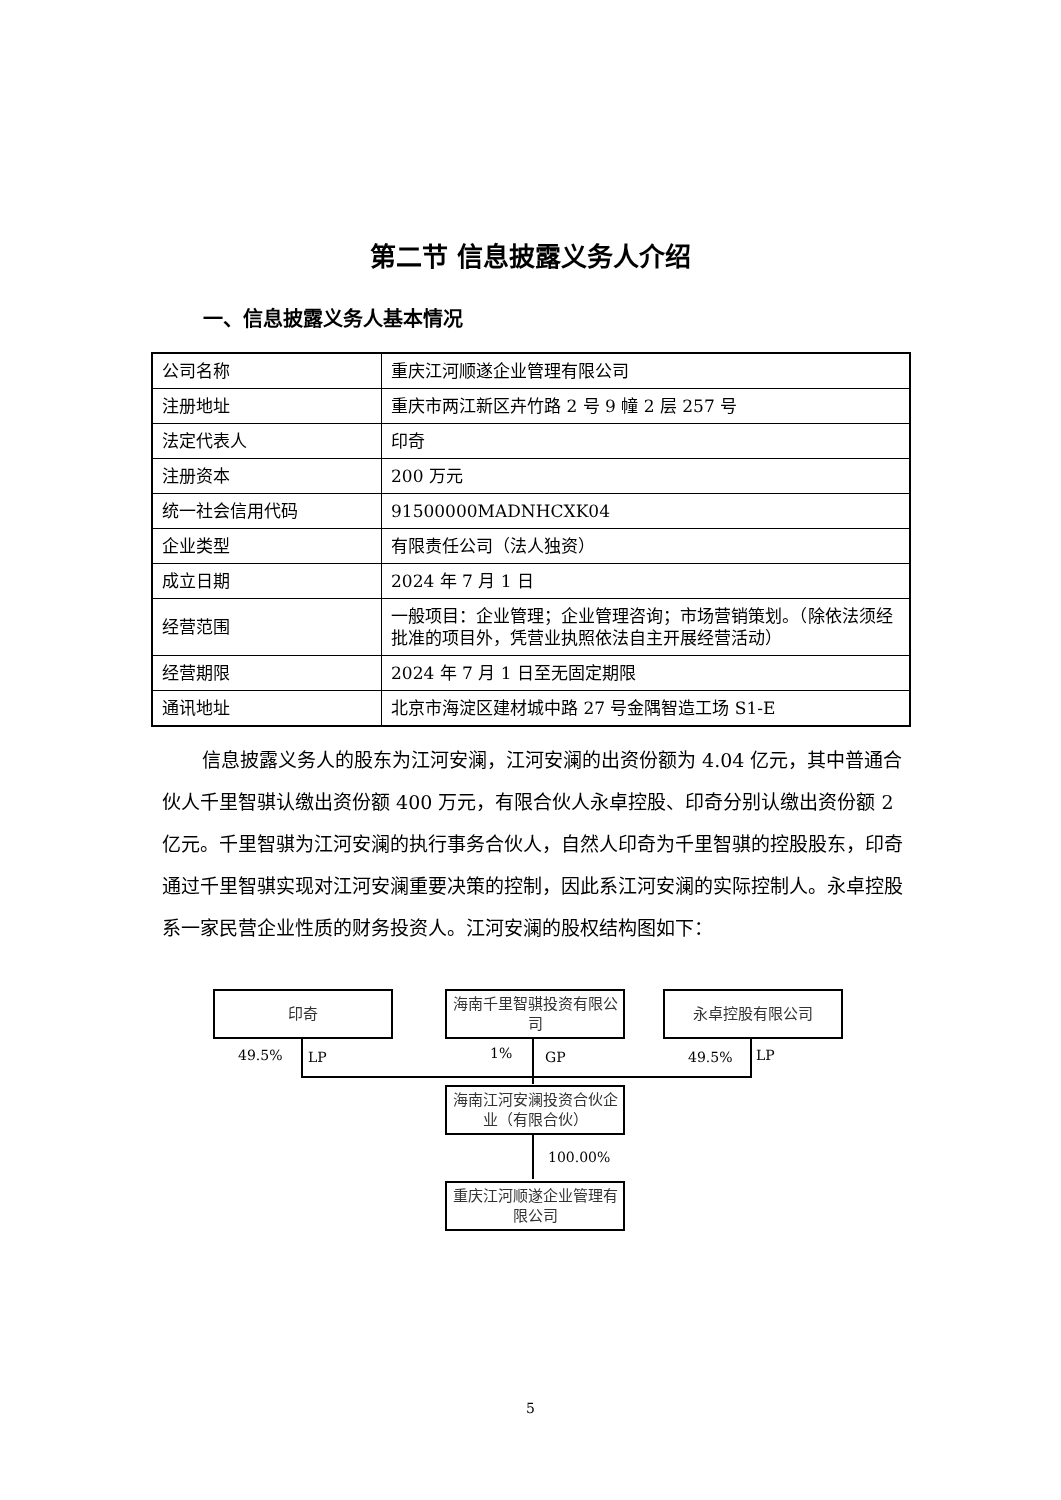第二节 信息披露义务人介绍
一、信息披露义务人基本情况
| 公司名称 | 重庆江河顺遂企业管理有限公司 |
| 注册地址 | 重庆市两江新区卉竹路 2 号 9 幢 2 层 257 号 |
| 法定代表人 | 印奇 |
| 注册资本 | 200 万元 |
| 统一社会信用代码 | 91500000MADNHCXK04 |
| 企业类型 | 有限责任公司（法人独资） |
| 成立日期 | 2024 年 7 月 1 日 |
| 经营范围 | 一般项目：企业管理；企业管理咨询；市场营销策划。（除依法须经批准的项目外，凭营业执照依法自主开展经营活动） |
| 经营期限 | 2024 年 7 月 1 日至无固定期限 |
| 通讯地址 | 北京市海淀区建材城中路 27 号金隅智造工场 S1-E |
信息披露义务人的股东为江河安澜，江河安澜的出资份额为 4.04 亿元，其中普通合伙人千里智骐认缴出资份额 400 万元，有限合伙人永卓控股、印奇分别认缴出资份额 2 亿元。千里智骐为江河安澜的执行事务合伙人，自然人印奇为千里智骐的控股股东，印奇通过千里智骐实现对江河安澜重要决策的控制，因此系江河安澜的实际控制人。永卓控股系一家民营企业性质的财务投资人。江河安澜的股权结构图如下：
印奇
海南千里智骐投资有限公司
永卓控股有限公司
49.5% LP 1% GP 49.5% LP
海南江河安澜投资合伙企业（有限合伙）
100.00%
重庆江河顺遂企业管理有限公司
5